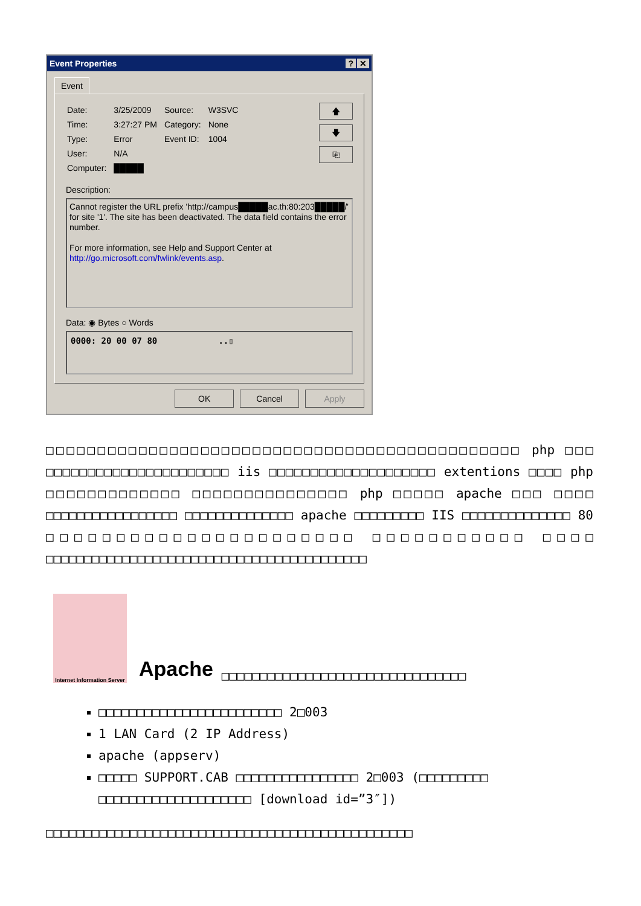Event Properties? ✕
Event
| Date: | 3/25/2009 | Source: | W3SVC |
| Time: | 3:27:27 PM | Category: | None |
| Type: | Error | Event ID: | 1004 |
| User: | N/A | | |
| Computer: | █████ | | |
🡅
🡇
⎘
Description:
Cannot register the URL prefix 'http://campus█████ac.th:80:203█████/' for site '1'. The site has been deactivated. The data field contains the error number.
For more information, see Help and Support Center at http://go.microsoft.com/fwlink/events.asp.
Data: ◉ Bytes ○ Words
0000: 20 00 07 80 ..▯
OK Cancel Apply
□□□□□□□□□□□□□□□□□□□□□□□□□□□□□□□□□□□□□□□□□□□□□□ php □□□ □□□□□□□□□□□□□□□□□□□□□□ iis □□□□□□□□□□□□□□□□□□□□ extentions □□□□ php □□□□□□□□□□□□□ □□□□□□□□□□□□□□□ php □□□□□ apache □□□ □□□□ □□□□□□□□□□□□□□□□□ □□□□□□□□□□□□□□ apache □□□□□□□□□ IIS □□□□□□□□□□□□□□ 80 □□□□□□□□□□□□□□□□□□□□□□ □□□□□□□□□□□ □□□□ □□□□□□□□□□□□□□□□□□□□□□□□□□□□□□□□□□□□□□□□□□
Internet Information Server
Apache
□□□□□□□□□□□□□□□□□□□□□□□□□□□□□□□□
□□□□□□□□□□□□□□□□□□□□□□□□ 2□003
1 LAN Card (2 IP Address)
apache (appserv)
□□□□□ SUPPORT.CAB □□□□□□□□□□□□□□□□ 2□003 (□□□□□□□□□ □□□□□□□□□□□□□□□□□□□□ [download id=”3″])
□□□□□□□□□□□□□□□□□□□□□□□□□□□□□□□□□□□□□□□□□□□□□□□□